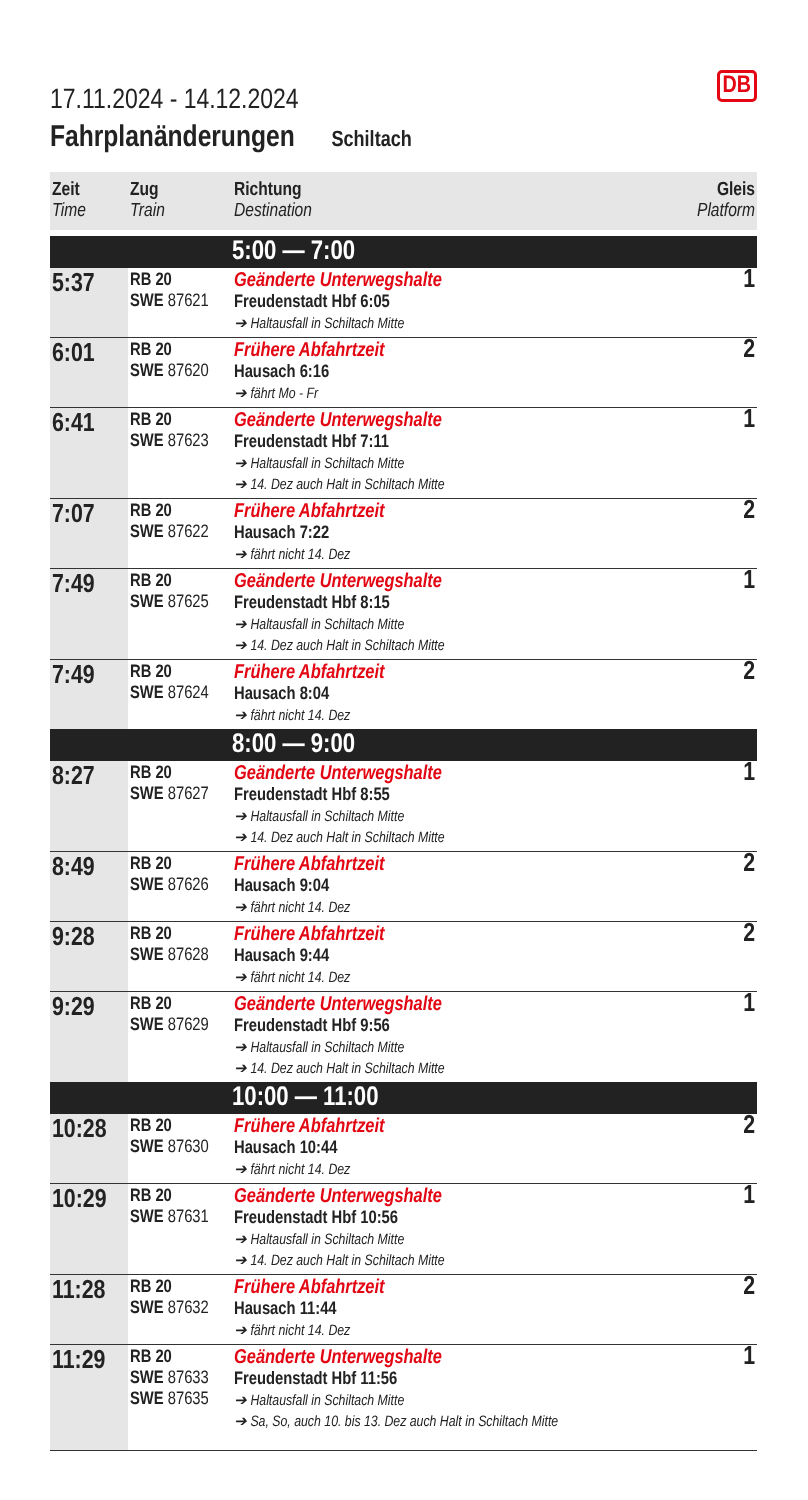DB
17.11.2024 - 14.12.2024
Fahrplanänderungen Schiltach
| Zeit Time | Zug Train | Richtung Destination | Gleis Platform |
| --- | --- | --- | --- |
| | | 5:00 — 7:00 | |
| 5:37 | RB 20 SWE 87621 | Geänderte Unterwegshalte Freudenstadt Hbf 6:05 ➔ Haltausfall in Schiltach Mitte | 1 |
| 6:01 | RB 20 SWE 87620 | Frühere Abfahrtzeit Hausach 6:16 ➔ fährt Mo - Fr | 2 |
| 6:41 | RB 20 SWE 87623 | Geänderte Unterwegshalte Freudenstadt Hbf 7:11 ➔ Haltausfall in Schiltach Mitte ➔ 14. Dez auch Halt in Schiltach Mitte | 1 |
| 7:07 | RB 20 SWE 87622 | Frühere Abfahrtzeit Hausach 7:22 ➔ fährt nicht 14. Dez | 2 |
| 7:49 | RB 20 SWE 87625 | Geänderte Unterwegshalte Freudenstadt Hbf 8:15 ➔ Haltausfall in Schiltach Mitte ➔ 14. Dez auch Halt in Schiltach Mitte | 1 |
| 7:49 | RB 20 SWE 87624 | Frühere Abfahrtzeit Hausach 8:04 ➔ fährt nicht 14. Dez | 2 |
| | | 8:00 — 9:00 | |
| 8:27 | RB 20 SWE 87627 | Geänderte Unterwegshalte Freudenstadt Hbf 8:55 ➔ Haltausfall in Schiltach Mitte ➔ 14. Dez auch Halt in Schiltach Mitte | 1 |
| 8:49 | RB 20 SWE 87626 | Frühere Abfahrtzeit Hausach 9:04 ➔ fährt nicht 14. Dez | 2 |
| 9:28 | RB 20 SWE 87628 | Frühere Abfahrtzeit Hausach 9:44 ➔ fährt nicht 14. Dez | 2 |
| 9:29 | RB 20 SWE 87629 | Geänderte Unterwegshalte Freudenstadt Hbf 9:56 ➔ Haltausfall in Schiltach Mitte ➔ 14. Dez auch Halt in Schiltach Mitte | 1 |
| | | 10:00 — 11:00 | |
| 10:28 | RB 20 SWE 87630 | Frühere Abfahrtzeit Hausach 10:44 ➔ fährt nicht 14. Dez | 2 |
| 10:29 | RB 20 SWE 87631 | Geänderte Unterwegshalte Freudenstadt Hbf 10:56 ➔ Haltausfall in Schiltach Mitte ➔ 14. Dez auch Halt in Schiltach Mitte | 1 |
| 11:28 | RB 20 SWE 87632 | Frühere Abfahrtzeit Hausach 11:44 ➔ fährt nicht 14. Dez | 2 |
| 11:29 | RB 20 SWE 87633 SWE 87635 | Geänderte Unterwegshalte Freudenstadt Hbf 11:56 ➔ Haltausfall in Schiltach Mitte ➔ Sa, So, auch 10. bis 13. Dez auch Halt in Schiltach Mitte | 1 |